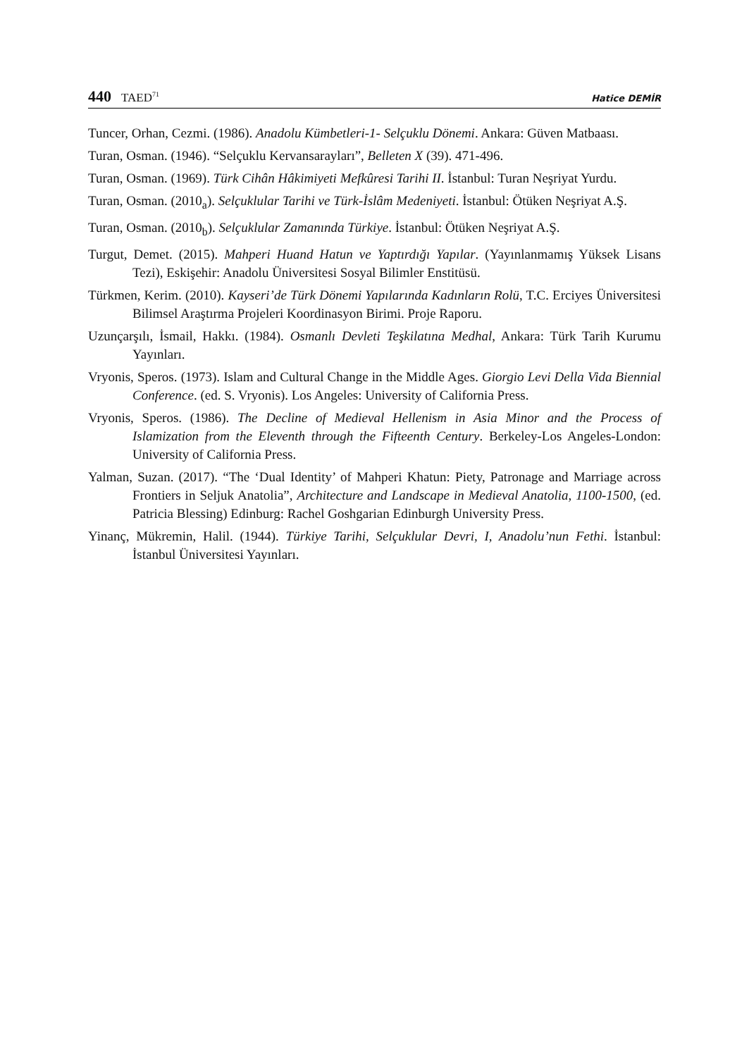440 TAED<sup>71</sup>
Hatice DEMİR
Tuncer, Orhan, Cezmi. (1986). Anadolu Kümbetleri-1- Selçuklu Dönemi. Ankara: Güven Matbaası.
Turan, Osman. (1946). “Selçuklu Kervansarayları”, Belleten X (39). 471-496.
Turan, Osman. (1969). Türk Cihân Hâkimiyeti Mefkûresi Tarihi II. İstanbul: Turan Neşriyat Yurdu.
Turan, Osman. (2010<sub>a</sub>). Selçuklular Tarihi ve Türk-İslâm Medeniyeti. İstanbul: Ötüken Neşriyat A.Ş.
Turan, Osman. (2010<sub>b</sub>). Selçuklular Zamanında Türkiye. İstanbul: Ötüken Neşriyat A.Ş.
Turgut, Demet. (2015). Mahperi Huand Hatun ve Yaptırdığı Yapılar. (Yayınlanmamış Yüksek Lisans Tezi), Eskişehir: Anadolu Üniversitesi Sosyal Bilimler Enstitüsü.
Türkmen, Kerim. (2010). Kayseri’de Türk Dönemi Yapılarında Kadınların Rolü, T.C. Erciyes Üniversitesi Bilimsel Araştırma Projeleri Koordinasyon Birimi. Proje Raporu.
Uzunçarşılı, İsmail, Hakkı. (1984). Osmanlı Devleti Teşkilatına Medhal, Ankara: Türk Tarih Kurumu Yayınları.
Vryonis, Speros. (1973). Islam and Cultural Change in the Middle Ages. Giorgio Levi Della Vida Biennial Conference. (ed. S. Vryonis). Los Angeles: University of California Press.
Vryonis, Speros. (1986). The Decline of Medieval Hellenism in Asia Minor and the Process of Islamization from the Eleventh through the Fifteenth Century. Berkeley-Los Angeles-London: University of California Press.
Yalman, Suzan. (2017). “The ‘Dual Identity’ of Mahperi Khatun: Piety, Patronage and Marriage across Frontiers in Seljuk Anatolia”, Architecture and Landscape in Medieval Anatolia, 1100-1500, (ed. Patricia Blessing) Edinburg: Rachel Goshgarian Edinburgh University Press.
Yinanç, Mükremin, Halil. (1944). Türkiye Tarihi, Selçuklular Devri, I, Anadolu’nun Fethi. İstanbul: İstanbul Üniversitesi Yayınları.